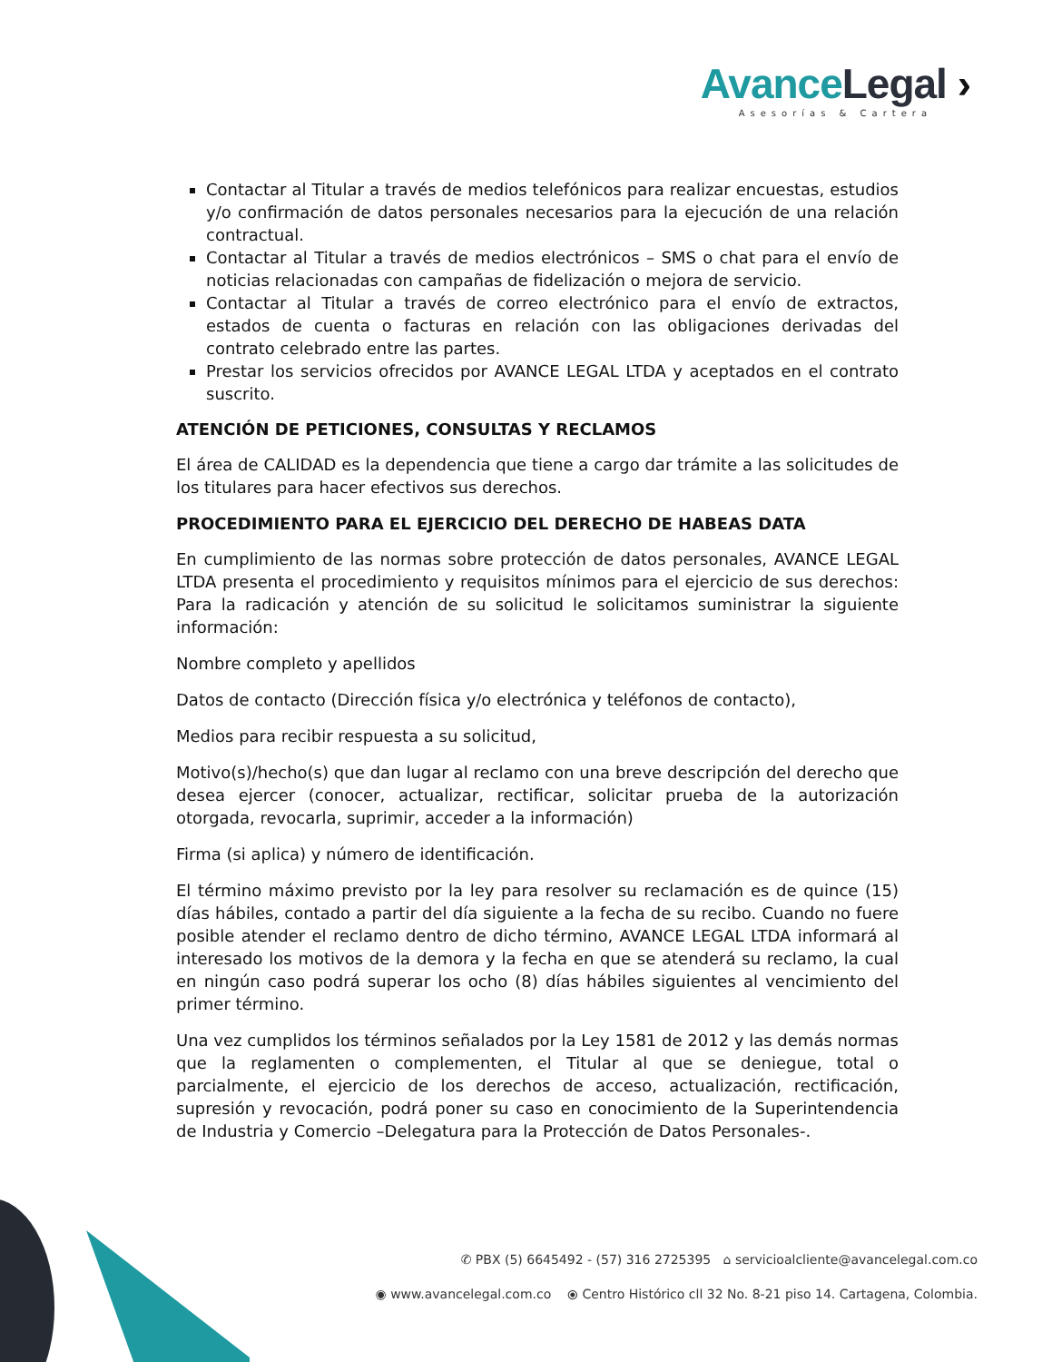Avance Legal ›
Asesorías & Cartera
Contactar al Titular a través de medios telefónicos para realizar encuestas, estudios y/o confirmación de datos personales necesarios para la ejecución de una relación contractual.
Contactar al Titular a través de medios electrónicos – SMS o chat para el envío de noticias relacionadas con campañas de fidelización o mejora de servicio.
Contactar al Titular a través de correo electrónico para el envío de extractos, estados de cuenta o facturas en relación con las obligaciones derivadas del contrato celebrado entre las partes.
Prestar los servicios ofrecidos por AVANCE LEGAL LTDA y aceptados en el contrato suscrito.
ATENCIÓN DE PETICIONES, CONSULTAS Y RECLAMOS
El área de CALIDAD es la dependencia que tiene a cargo dar trámite a las solicitudes de los titulares para hacer efectivos sus derechos.
PROCEDIMIENTO PARA EL EJERCICIO DEL DERECHO DE HABEAS DATA
En cumplimiento de las normas sobre protección de datos personales, AVANCE LEGAL LTDA presenta el procedimiento y requisitos mínimos para el ejercicio de sus derechos: Para la radicación y atención de su solicitud le solicitamos suministrar la siguiente información:
Nombre completo y apellidos
Datos de contacto (Dirección física y/o electrónica y teléfonos de contacto),
Medios para recibir respuesta a su solicitud,
Motivo(s)/hecho(s) que dan lugar al reclamo con una breve descripción del derecho que desea ejercer (conocer, actualizar, rectificar, solicitar prueba de la autorización otorgada, revocarla, suprimir, acceder a la información)
Firma (si aplica) y número de identificación.
El término máximo previsto por la ley para resolver su reclamación es de quince (15) días hábiles, contado a partir del día siguiente a la fecha de su recibo. Cuando no fuere posible atender el reclamo dentro de dicho término, AVANCE LEGAL LTDA informará al interesado los motivos de la demora y la fecha en que se atenderá su reclamo, la cual en ningún caso podrá superar los ocho (8) días hábiles siguientes al vencimiento del primer término.
Una vez cumplidos los términos señalados por la Ley 1581 de 2012 y las demás normas que la reglamenten o complementen, el Titular al que se deniegue, total o parcialmente, el ejercicio de los derechos de acceso, actualización, rectificación, supresión y revocación, podrá poner su caso en conocimiento de la Superintendencia de Industria y Comercio –Delegatura para la Protección de Datos Personales-.
✆ PBX (5) 6645492 - (57) 316 2725395 ⌂ servicioalcliente@avancelegal.com.co
◉ www.avancelegal.com.co ⦿ Centro Histórico cll 32 No. 8-21 piso 14. Cartagena, Colombia.